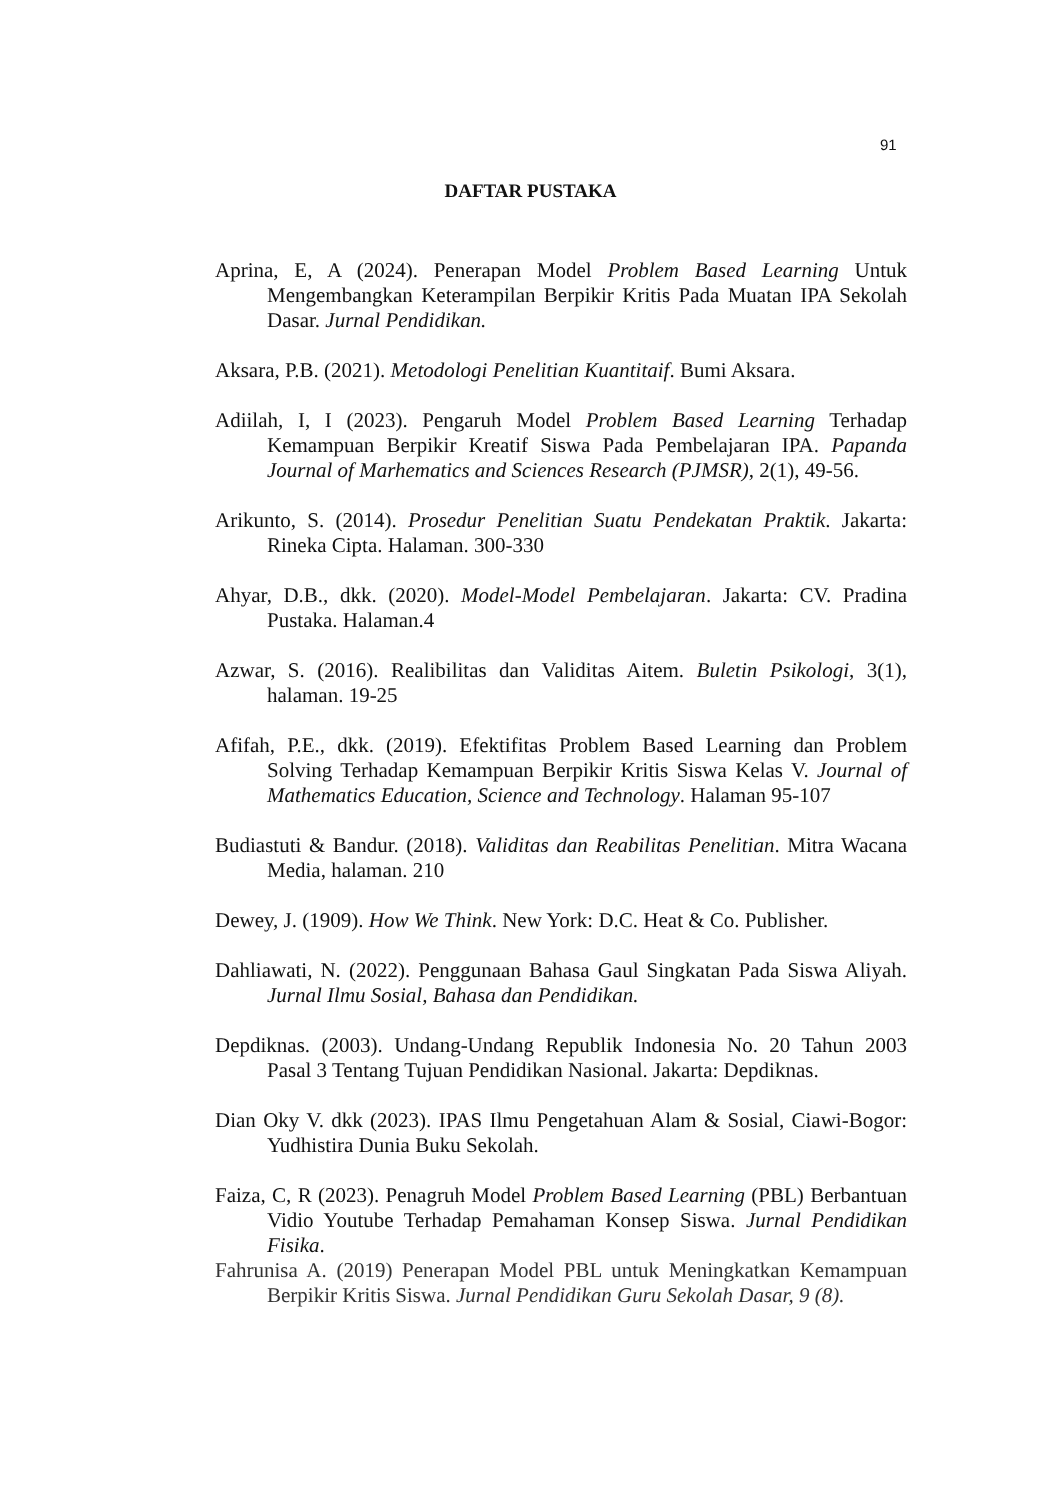91
DAFTAR PUSTAKA
Aprina, E, A (2024). Penerapan Model Problem Based Learning Untuk Mengembangkan Keterampilan Berpikir Kritis Pada Muatan IPA Sekolah Dasar. Jurnal Pendidikan.
Aksara, P.B. (2021). Metodologi Penelitian Kuantitaif. Bumi Aksara.
Adiilah, I, I (2023). Pengaruh Model Problem Based Learning Terhadap Kemampuan Berpikir Kreatif Siswa Pada Pembelajaran IPA. Papanda Journal of Marhematics and Sciences Research (PJMSR), 2(1), 49-56.
Arikunto, S. (2014). Prosedur Penelitian Suatu Pendekatan Praktik. Jakarta: Rineka Cipta. Halaman. 300-330
Ahyar, D.B., dkk. (2020). Model-Model Pembelajaran. Jakarta: CV. Pradina Pustaka. Halaman.4
Azwar, S. (2016). Realibilitas dan Validitas Aitem. Buletin Psikologi, 3(1), halaman. 19-25
Afifah, P.E., dkk. (2019). Efektifitas Problem Based Learning dan Problem Solving Terhadap Kemampuan Berpikir Kritis Siswa Kelas V. Journal of Mathematics Education, Science and Technology. Halaman 95-107
Budiastuti & Bandur. (2018). Validitas dan Reabilitas Penelitian. Mitra Wacana Media, halaman. 210
Dewey, J. (1909). How We Think. New York: D.C. Heat & Co. Publisher.
Dahliawati, N. (2022). Penggunaan Bahasa Gaul Singkatan Pada Siswa Aliyah. Jurnal Ilmu Sosial, Bahasa dan Pendidikan.
Depdiknas. (2003). Undang-Undang Republik Indonesia No. 20 Tahun 2003 Pasal 3 Tentang Tujuan Pendidikan Nasional. Jakarta: Depdiknas.
Dian Oky V. dkk (2023). IPAS Ilmu Pengetahuan Alam & Sosial, Ciawi-Bogor: Yudhistira Dunia Buku Sekolah.
Faiza, C, R (2023). Penagruh Model Problem Based Learning (PBL) Berbantuan Vidio Youtube Terhadap Pemahaman Konsep Siswa. Jurnal Pendidikan Fisika.
Fahrunisa A. (2019) Penerapan Model PBL untuk Meningkatkan Kemampuan Berpikir Kritis Siswa. Jurnal Pendidikan Guru Sekolah Dasar, 9 (8).